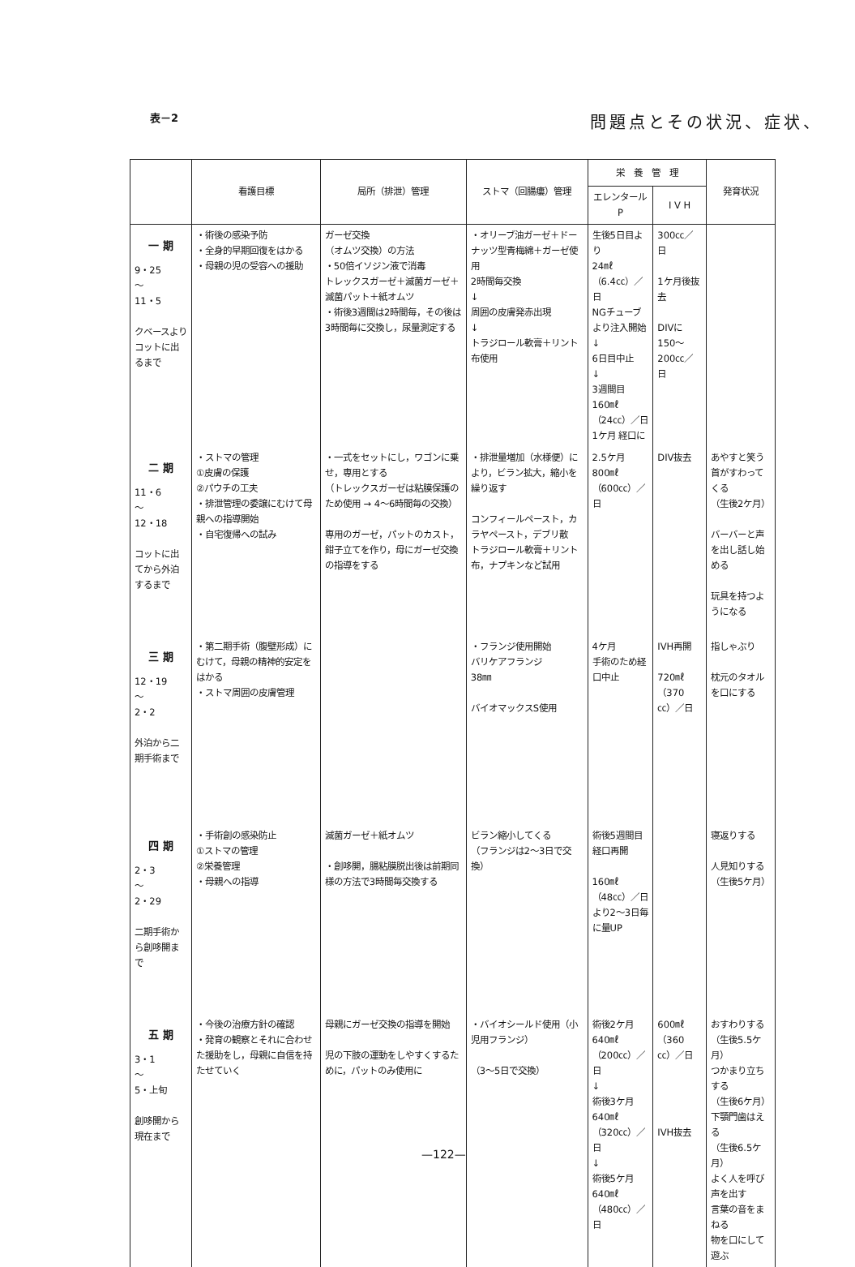表－2 問題点とその状況、症状、
| | 看護目標 | 局所（排泄）管理 | ストマ（回腸瘻）管理 | 栄 養 管 理 | | 発育状況 |
| --- | --- | --- | --- | --- | --- | --- |
| | | | | エレンタールP | I V H | |
| 一 期 9・25 〜 11・5 クベースよりコットに出るまで | ・術後の感染予防 ・全身的早期回復をはかる ・母親の児の受容への援助 | ガーゼ交換 （オムツ交換）の方法 ・50倍イソジン液で消毒 トレックスガーゼ＋滅菌ガーゼ＋滅菌パット＋紙オムツ ・術後3週間は2時間毎，その後は3時間毎に交換し，尿量測定する | ・オリーブ油ガーゼ＋ドーナッツ型青梅綿＋ガーゼ使用 2時間毎交換 ↓ 周囲の皮膚発赤出現 ↓ トラジロール軟膏＋リント布使用 | 生後5日目より 24㎖ （6.4㏄）／日 NGチューブより注入開始 ↓ 6日目中止 ↓ 3週間目 160㎖ （24㏄）／日 1ケ月 経口に | 300㏄／日 1ケ月後抜去 DIVに 150〜200㏄／日 | |
| 二 期 11・6 〜 12・18 コットに出てから外泊するまで | ・ストマの管理 ①皮膚の保護 ②パウチの工夫 ・排泄管理の委譲にむけて母親への指導開始 ・自宅復帰への試み | ・一式をセットにし，ワゴンに乗せ，専用とする （トレックスガーゼは粘膜保護のため使用 → 4〜6時間毎の交換） 専用のガーゼ，パットのカスト，鉗子立てを作り，母にガーゼ交換の指導をする | ・排泄量増加（水様便）により，ビラン拡大，縮小を繰り返す コンフィールペースト，カラヤペースト，デブリ散 トラジロール軟膏＋リント布，ナプキンなど試用 | 2.5ケ月 800㎖ （600㏄）／日 | DIV抜去 | あやすと笑う 首がすわってくる （生後2ケ月） バーバーと声を出し話し始める 玩具を持つようになる |
| 三 期 12・19 〜 2・2 外泊から二期手術まで | ・第二期手術（腹壁形成）にむけて，母親の精神的安定をはかる ・ストマ周囲の皮膚管理 | | ・フランジ使用開始 バリケアフランジ 38㎜ バイオマックスS使用 | 4ケ月 手術のため経口中止 | IVH再開 720㎖ （370㏄）／日 | 指しゃぶり 枕元のタオルを口にする |
| 四 期 2・3 〜 2・29 二期手術から創哆開まで | ・手術創の感染防止 ①ストマの管理 ②栄養管理 ・母親への指導 | 滅菌ガーゼ＋紙オムツ ・創哆開，腸粘膜脱出後は前期同様の方法で3時間毎交換する | ビラン縮小してくる （フランジは2〜3日で交換） | 術後5週間目 経口再開 160㎖ （48㏄）／日 より2〜3日毎に量UP | | 寝返りする 人見知りする （生後5ケ月） |
| 五 期 3・1 〜 5・上旬 創哆開から現在まで | ・今後の治療方針の確認 ・発育の観察とそれに合わせた援助をし，母親に自信を持たせていく | 母親にガーゼ交換の指導を開始 児の下肢の運動をしやすくするために，パットのみ使用に | ・バイオシールド使用（小児用フランジ） （3〜5日で交換） | 術後2ケ月 640㎖ （200㏄）／日 ↓ 術後3ケ月 640㎖ （320㏄）／日 ↓ 術後5ケ月 640㎖ （480㏄）／日 | 600㎖ （360㏄）／日 IVH抜去 | おすわりする （生後5.5ケ月） つかまり立ちする （生後6ケ月） 下顎門歯はえる （生後6.5ケ月） よく人を呼び声を出す 言葉の音をまねる 物を口にして遊ぶ |
—122—